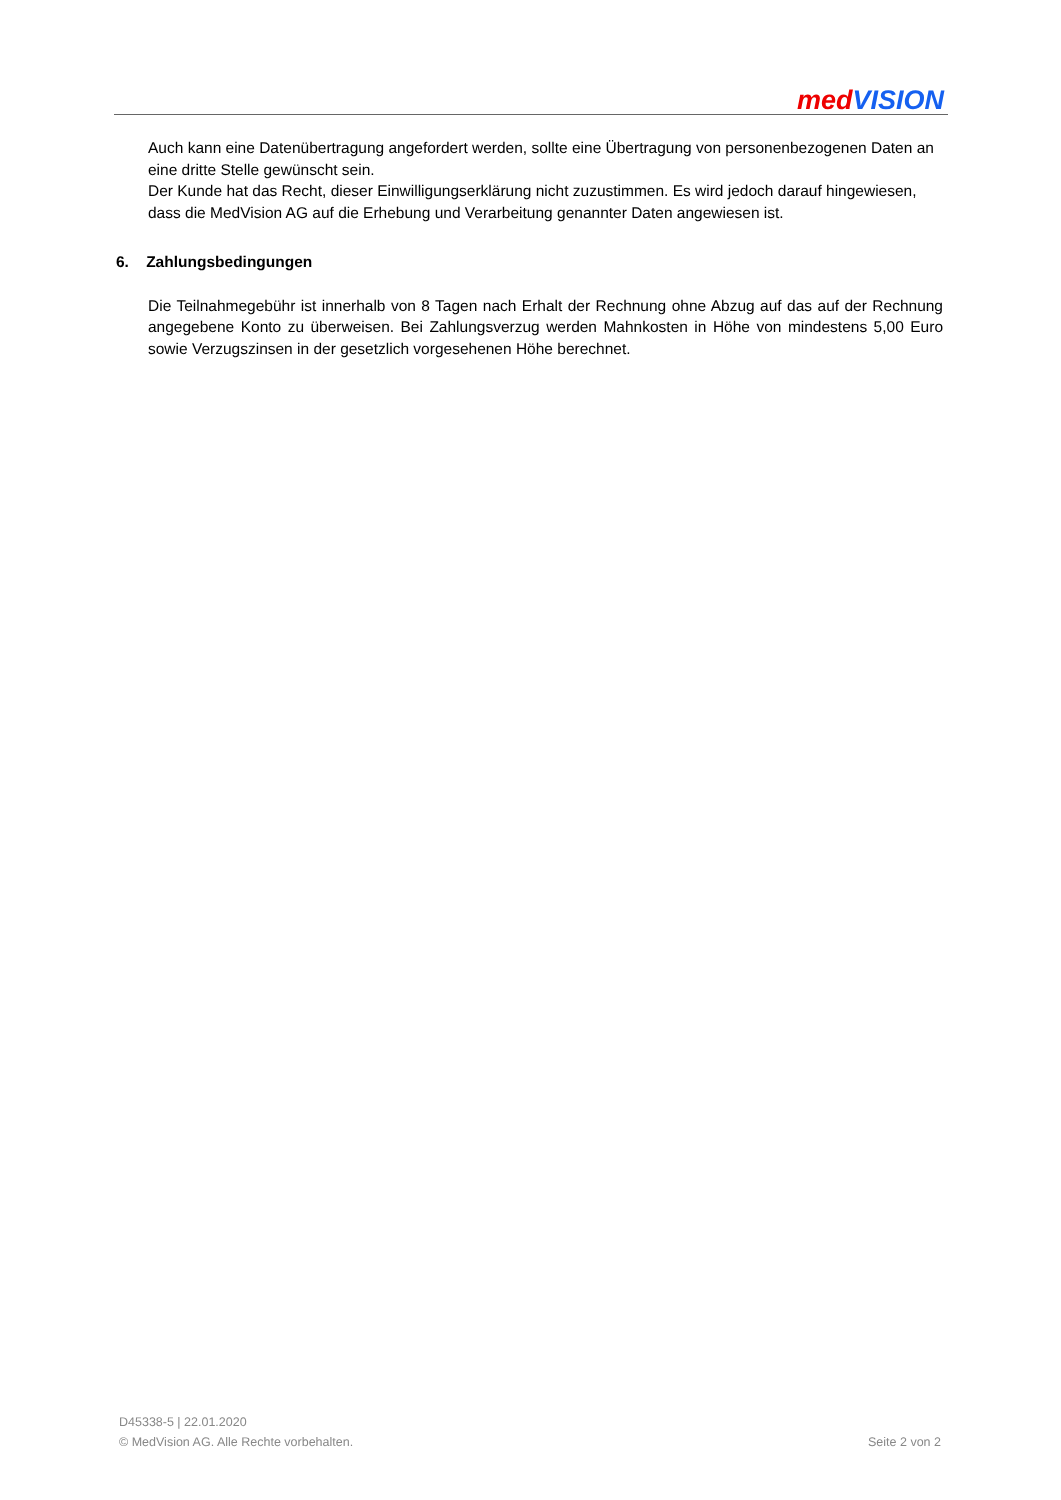med VISION
Auch kann eine Datenübertragung angefordert werden, sollte eine Übertragung von personenbezogenen Daten an eine dritte Stelle gewünscht sein.
Der Kunde hat das Recht, dieser Einwilligungserklärung nicht zuzustimmen. Es wird jedoch darauf hingewiesen, dass die MedVision AG auf die Erhebung und Verarbeitung genannter Daten angewiesen ist.
6. Zahlungsbedingungen
Die Teilnahmegebühr ist innerhalb von 8 Tagen nach Erhalt der Rechnung ohne Abzug auf das auf der Rechnung angegebene Konto zu überweisen. Bei Zahlungsverzug werden Mahnkosten in Höhe von mindestens 5,00 Euro sowie Verzugszinsen in der gesetzlich vorgesehenen Höhe berechnet.
D45338-5 | 22.01.2020
© MedVision AG. Alle Rechte vorbehalten. Seite 2 von 2